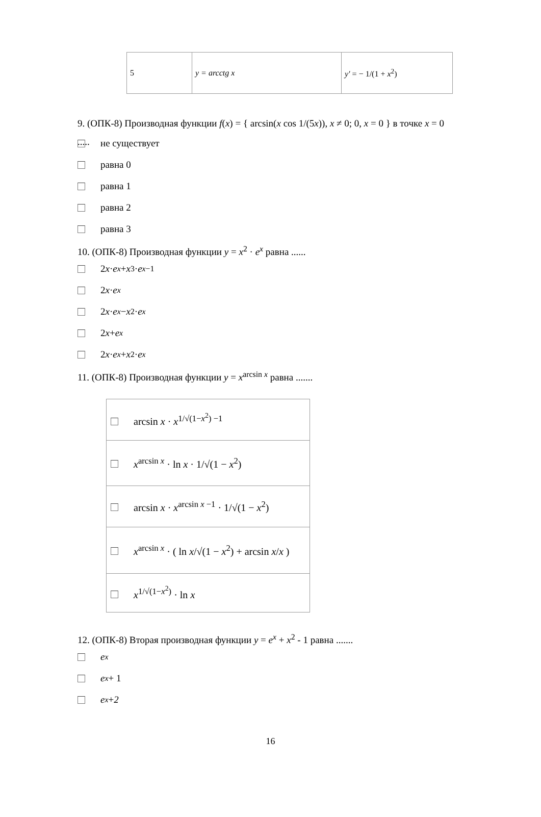| 5 | y = arcctg x | y′ = − 1/(1 + x<sup>2</sup>) |
9. (ОПК-8) Производная функции f(x) = { arcsin(x cos 1/(5x)), x ≠ 0; 0, x = 0 } в точке x = 0 .....
не существует
равна 0
равна 1
равна 2
равна 3
10. (ОПК-8) Производная функции y = x<sup>2</sup> · e<sup>x</sup> равна ......
2 x · e<sup>x</sup> + x<sup>3</sup> · e<sup>x−1</sup>
2 x · e<sup>x</sup>
2 x · e<sup>x</sup> − x<sup>2</sup> · e<sup>x</sup>
2 x + e<sup>x</sup>
2 x · e<sup>x</sup> + x<sup>2</sup> · e<sup>x</sup>
11. (ОПК-8) Производная функции y = x<sup>arcsin x</sup> равна .......
| arcsin x · x<sup>1/√(1−x<sup>2</sup>) −1</sup> |
| x<sup>arcsin x</sup> · ln x · 1/√(1 − x<sup>2</sup>) |
| arcsin x · x<sup>arcsin x −1</sup> · 1/√(1 − x<sup>2</sup>) |
| x<sup>arcsin x</sup> · ( ln x /√(1 − x<sup>2</sup>) + arcsin x / x ) |
| x<sup>1/√(1−x<sup>2</sup>)</sup> · ln x |
12. (ОПК-8) Вторая производная функции y = e<sup>x</sup> + x<sup>2</sup> - 1 равна .......
e<sup>x</sup>
e<sup>x</sup> + 1
e<sup>x</sup> + 2
16